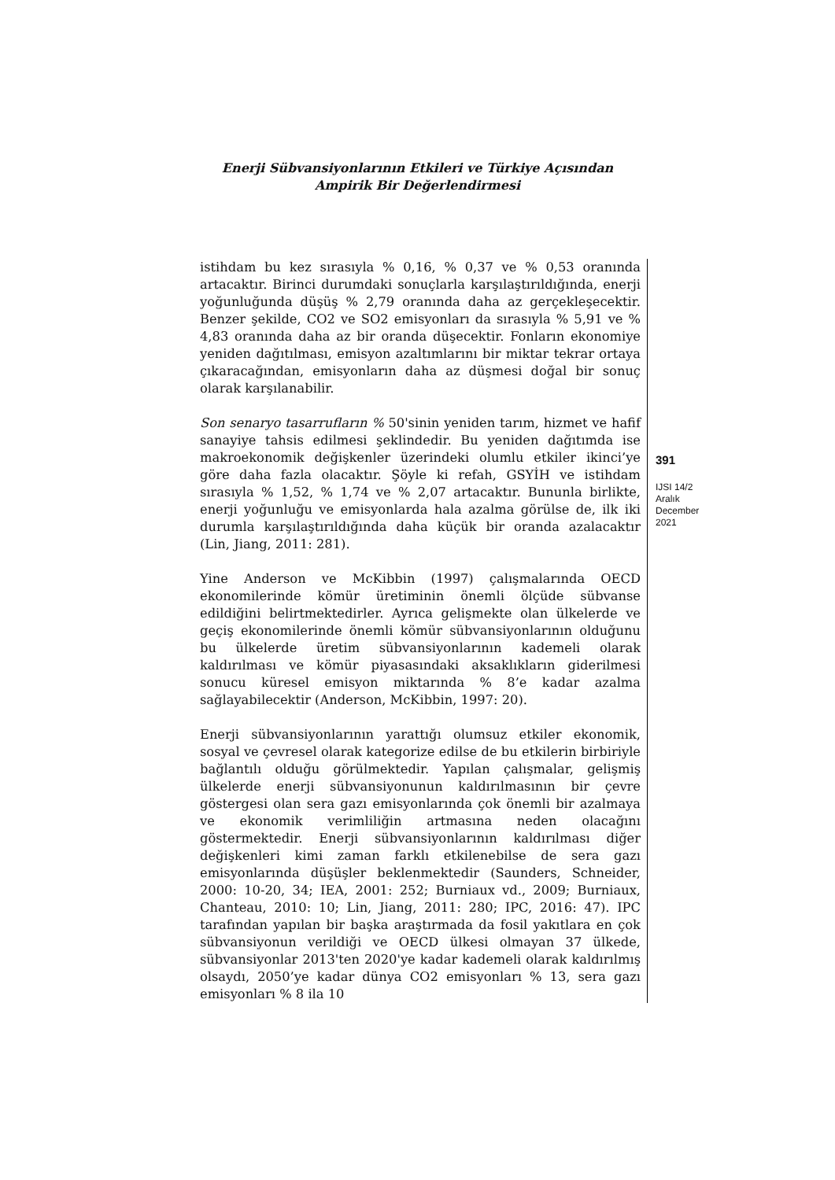Enerji Sübvansiyonlarının Etkileri ve Türkiye Açısından
Ampirik Bir Değerlendirmesi
istihdam bu kez sırasıyla % 0,16, % 0,37 ve % 0,53 oranında artacaktır. Birinci durumdaki sonuçlarla karşılaştırıldığında, enerji yoğunluğunda düşüş % 2,79 oranında daha az gerçekleşecektir. Benzer şekilde, CO2 ve SO2 emisyonları da sırasıyla % 5,91 ve % 4,83 oranında daha az bir oranda düşecektir. Fonların ekonomiye yeniden dağıtılması, emisyon azaltımlarını bir miktar tekrar ortaya çıkaracağından, emisyonların daha az düşmesi doğal bir sonuç olarak karşılanabilir.
Son senaryo tasarrufların % 50'sinin yeniden tarım, hizmet ve hafif sanayiye tahsis edilmesi şeklindedir. Bu yeniden dağıtımda ise makroekonomik değişkenler üzerindeki olumlu etkiler ikinci’ye göre daha fazla olacaktır. Şöyle ki refah, GSYİH ve istihdam sırasıyla % 1,52, % 1,74 ve % 2,07 artacaktır. Bununla birlikte, enerji yoğunluğu ve emisyonlarda hala azalma görülse de, ilk iki durumla karşılaştırıldığında daha küçük bir oranda azalacaktır (Lin, Jiang, 2011: 281).
Yine Anderson ve McKibbin (1997) çalışmalarında OECD ekonomilerinde kömür üretiminin önemli ölçüde sübvanse edildiğini belirtmektedirler. Ayrıca gelişmekte olan ülkelerde ve geçiş ekonomilerinde önemli kömür sübvansiyonlarının olduğunu bu ülkelerde üretim sübvansiyonlarının kademeli olarak kaldırılması ve kömür piyasasındaki aksaklıkların giderilmesi sonucu küresel emisyon miktarında % 8’e kadar azalma sağlayabilecektir (Anderson, McKibbin, 1997: 20).
Enerji sübvansiyonlarının yarattığı olumsuz etkiler ekonomik, sosyal ve çevresel olarak kategorize edilse de bu etkilerin birbiriyle bağlantılı olduğu görülmektedir. Yapılan çalışmalar, gelişmiş ülkelerde enerji sübvansiyonunun kaldırılmasının bir çevre göstergesi olan sera gazı emisyonlarında çok önemli bir azalmaya ve ekonomik verimliliğin artmasına neden olacağını göstermektedir. Enerji sübvansiyonlarının kaldırılması diğer değişkenleri kimi zaman farklı etkilenebilse de sera gazı emisyonlarında düşüşler beklenmektedir (Saunders, Schneider, 2000: 10-20, 34; IEA, 2001: 252; Burniaux vd., 2009; Burniaux, Chanteau, 2010: 10; Lin, Jiang, 2011: 280; IPC, 2016: 47). IPC tarafından yapılan bir başka araştırmada da fosil yakıtlara en çok sübvansiyonun verildiği ve OECD ülkesi olmayan 37 ülkede, sübvansiyonlar 2013'ten 2020'ye kadar kademeli olarak kaldırılmış olsaydı, 2050’ye kadar dünya CO2 emisyonları % 13, sera gazı emisyonları % 8 ila 10
391
IJSI 14/2
Aralık
December
2021